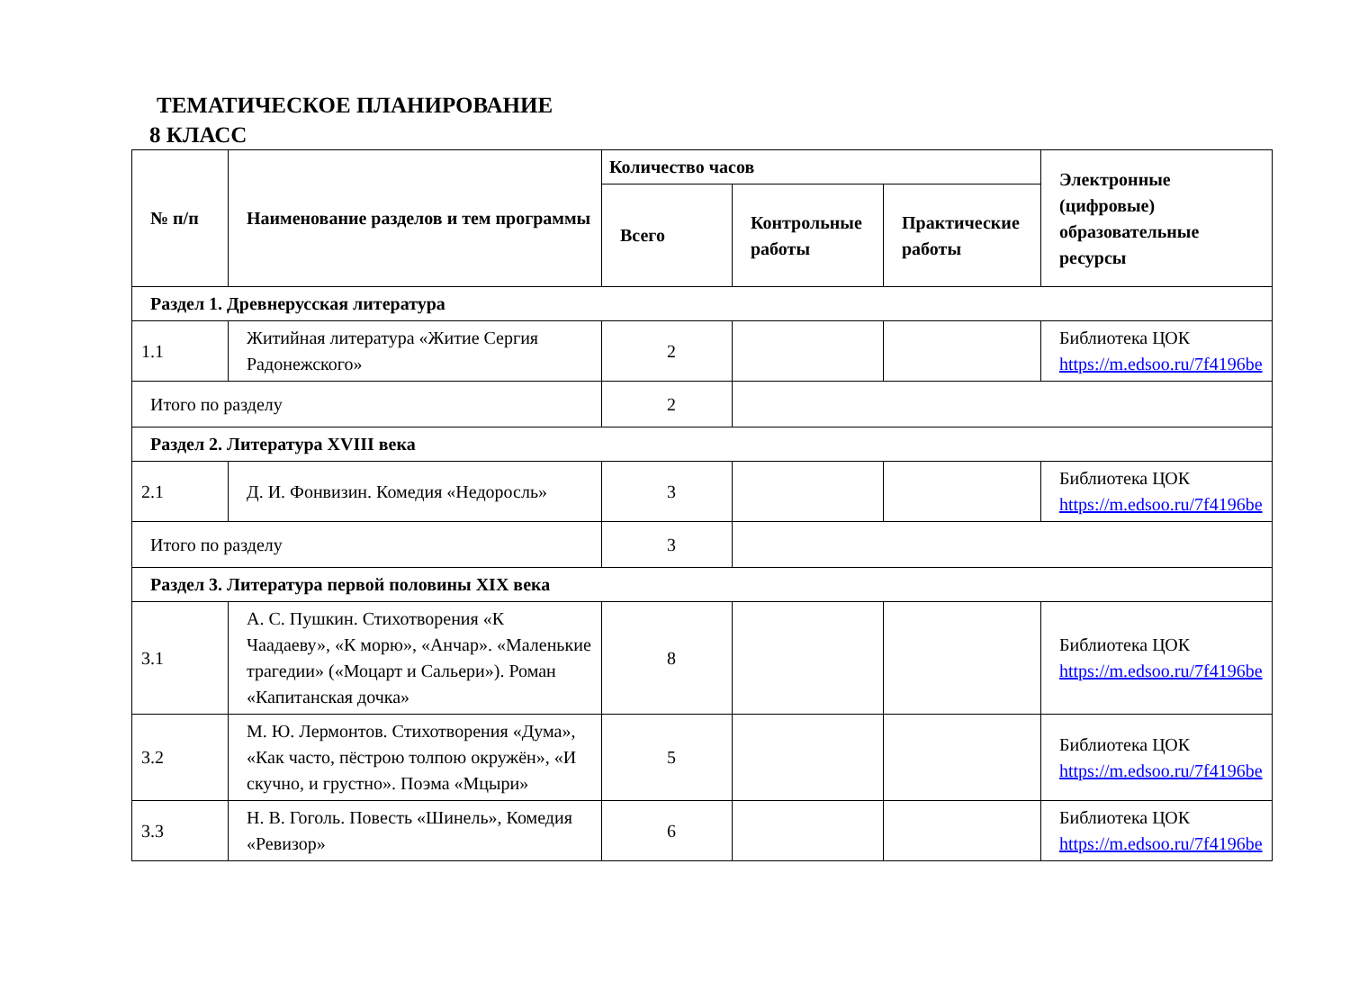ТЕМАТИЧЕСКОЕ ПЛАНИРОВАНИЕ
8 КЛАСС
| № п/п | Наименование разделов и тем программы | Количество часов | | | Электронные (цифровые) образовательные ресурсы |
| --- | --- | --- | --- | --- | --- |
| | | Всего | Контрольные работы | Практические работы | |
| Раздел 1. Древнерусская литература | | | | | |
| 1.1 | Житийная литература «Житие Сергия Радонежского» | 2 | | | Библиотека ЦОК https://m.edsoo.ru/7f4196be |
| Итого по разделу | | 2 | | | |
| Раздел 2. Литература XVIII века | | | | | |
| 2.1 | Д. И. Фонвизин. Комедия «Недоросль» | 3 | | | Библиотека ЦОК https://m.edsoo.ru/7f4196be |
| Итого по разделу | | 3 | | | |
| Раздел 3. Литература первой половины XIX века | | | | | |
| 3.1 | А. С. Пушкин. Стихотворения «К Чаадаеву», «К морю», «Анчар». «Маленькие трагедии» («Моцарт и Сальери»). Роман «Капитанская дочка» | 8 | | | Библиотека ЦОК https://m.edsoo.ru/7f4196be |
| 3.2 | М. Ю. Лермонтов. Стихотворения «Дума», «Как часто, пёстрою толпою окружён», «И скучно, и грустно». Поэма «Мцыри» | 5 | | | Библиотека ЦОК https://m.edsoo.ru/7f4196be |
| 3.3 | Н. В. Гоголь. Повесть «Шинель», Комедия «Ревизор» | 6 | | | Библиотека ЦОК https://m.edsoo.ru/7f4196be |